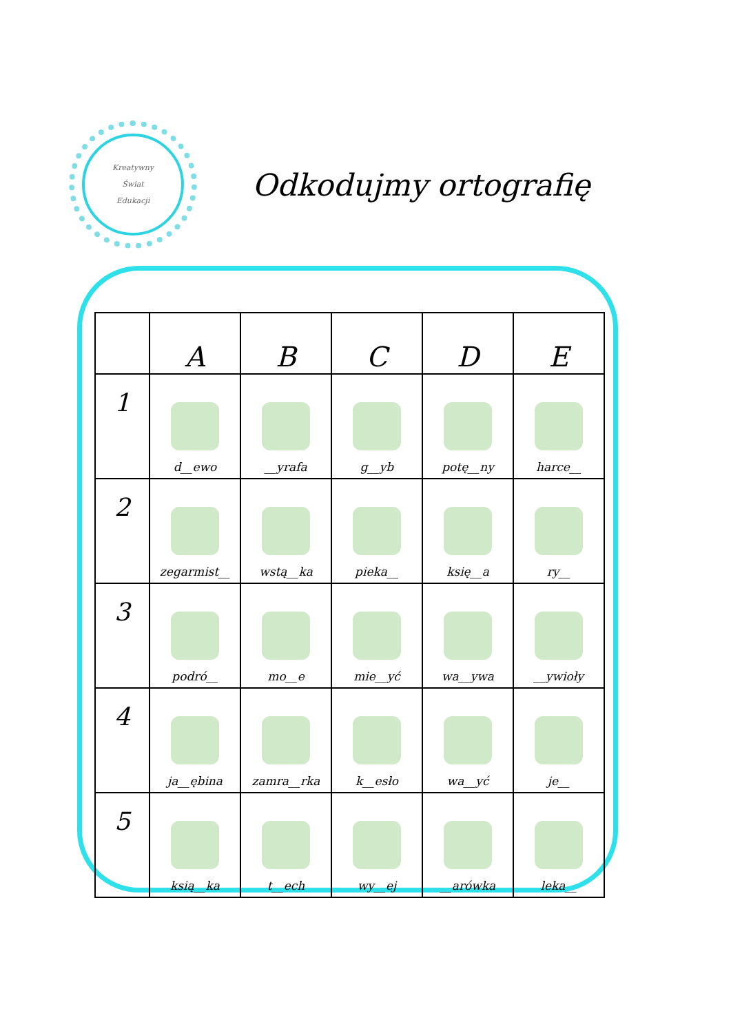Kreatywny
Świat
Edukacji
Odkodujmy ortografię
| | A | B | C | D | E |
| --- | --- | --- | --- | --- | --- |
| 1 | d__ewo | __yrafa | g__yb | potę__ny | harce__ |
| 2 | zegarmist__ | wstą__ka | pieka__ | księ__a | ry__ |
| 3 | podró__ | mo__e | mie__yć | wa__ywa | __ywioły |
| 4 | ja__ębina | zamra__rka | k__esło | wa__yć | je__ |
| 5 | ksią__ka | t__ech | wy__ej | __arówka | leka__ |